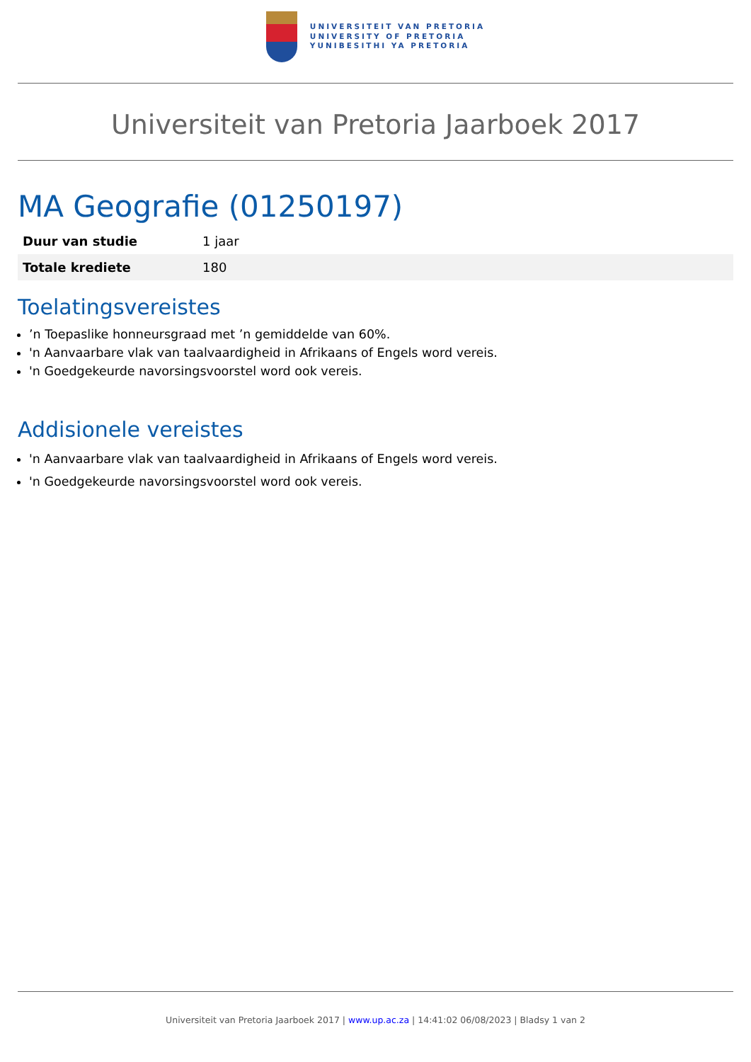UNIVERSITEIT VAN PRETORIA
UNIVERSITY OF PRETORIA
YUNIBESITHI YA PRETORIA
Universiteit van Pretoria Jaarboek 2017
MA Geografie (01250197)
| Duur van studie | 1 jaar |
| Totale krediete | 180 |
Toelatingsvereistes
’n Toepaslike honneursgraad met ’n gemiddelde van 60%.
'n Aanvaarbare vlak van taalvaardigheid in Afrikaans of Engels word vereis.
'n Goedgekeurde navorsingsvoorstel word ook vereis.
Addisionele vereistes
'n Aanvaarbare vlak van taalvaardigheid in Afrikaans of Engels word vereis.
'n Goedgekeurde navorsingsvoorstel word ook vereis.
Universiteit van Pretoria Jaarboek 2017 | www.up.ac.za | 14:41:02 06/08/2023 | Bladsy 1 van 2